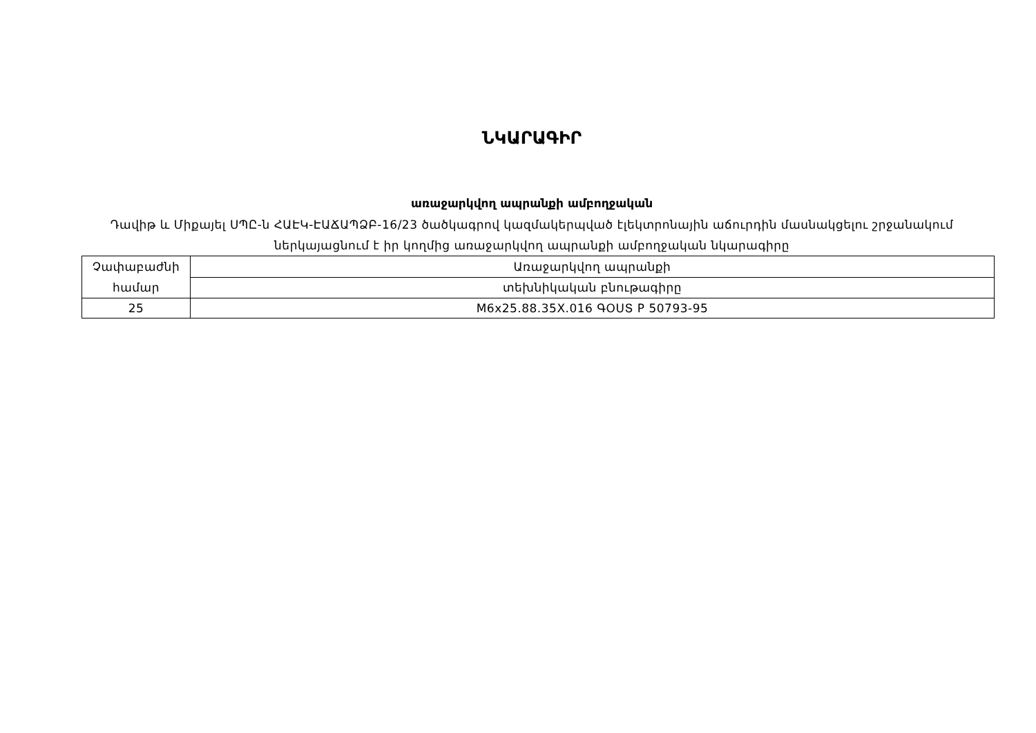ՆԿԱՐԱԳԻՐ
առաջարկվող ապրանքի ամբողջական
Դավիթ և Միքայել ՍՊԸ-ն ՀԱԷԿ-ԷԱՃԱՊՁԲ-16/23 ծածկագրով կազմակերպված էլեկտրոնային աճուրդին մասնակցելու շրջանակում ներկայացնում է իր կողմից առաջարկվող ապրանքի ամբողջական նկարագիրը
| Չափաբաժնի համար | Առաջարկվող ապրանքի |
| | տեխնիկական բնութագիրը |
| 25 | M6x25.88.35X.016 ԳՕՍՏ Р 50793-95 |